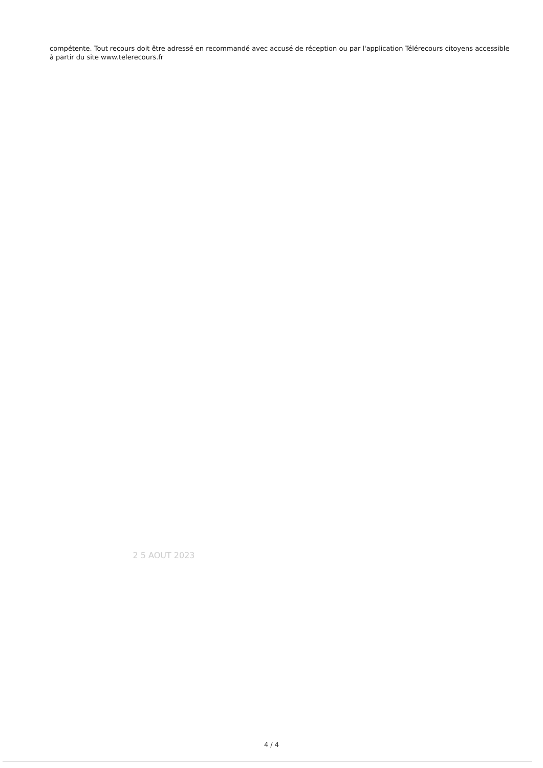compétente. Tout recours doit être adressé en recommandé avec accusé de réception ou par l'application Télérecours citoyens accessible à partir du site www.telerecours.fr
2 5 AOUT 2023
4 / 4